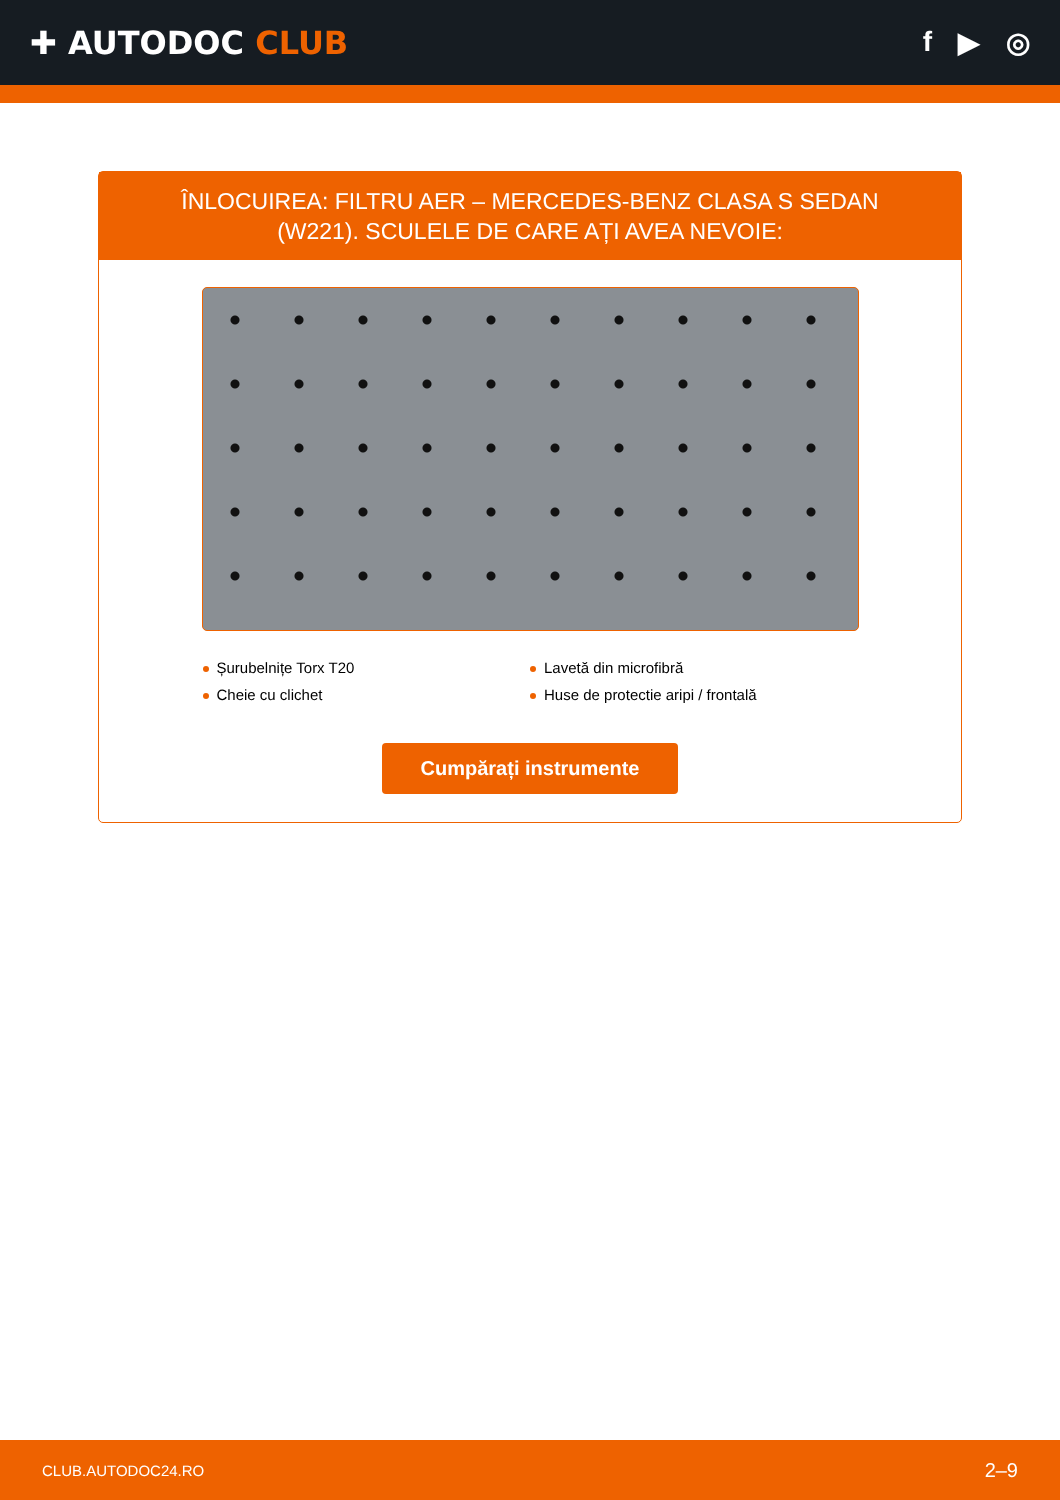✚ AUTODOC CLUB f ▶ ◎
ÎNLOCUIREA: FILTRU AER – MERCEDES-BENZ CLASA S SEDAN (W221). SCULELE DE CARE AȚI AVEA NEVOIE:
Șurubelnițe Torx T20
Lavetă din microfibră
Cheie cu clichet
Huse de protectie aripi / frontală
Cumpărați instrumente
CLUB.AUTODOC24.RO 2–9